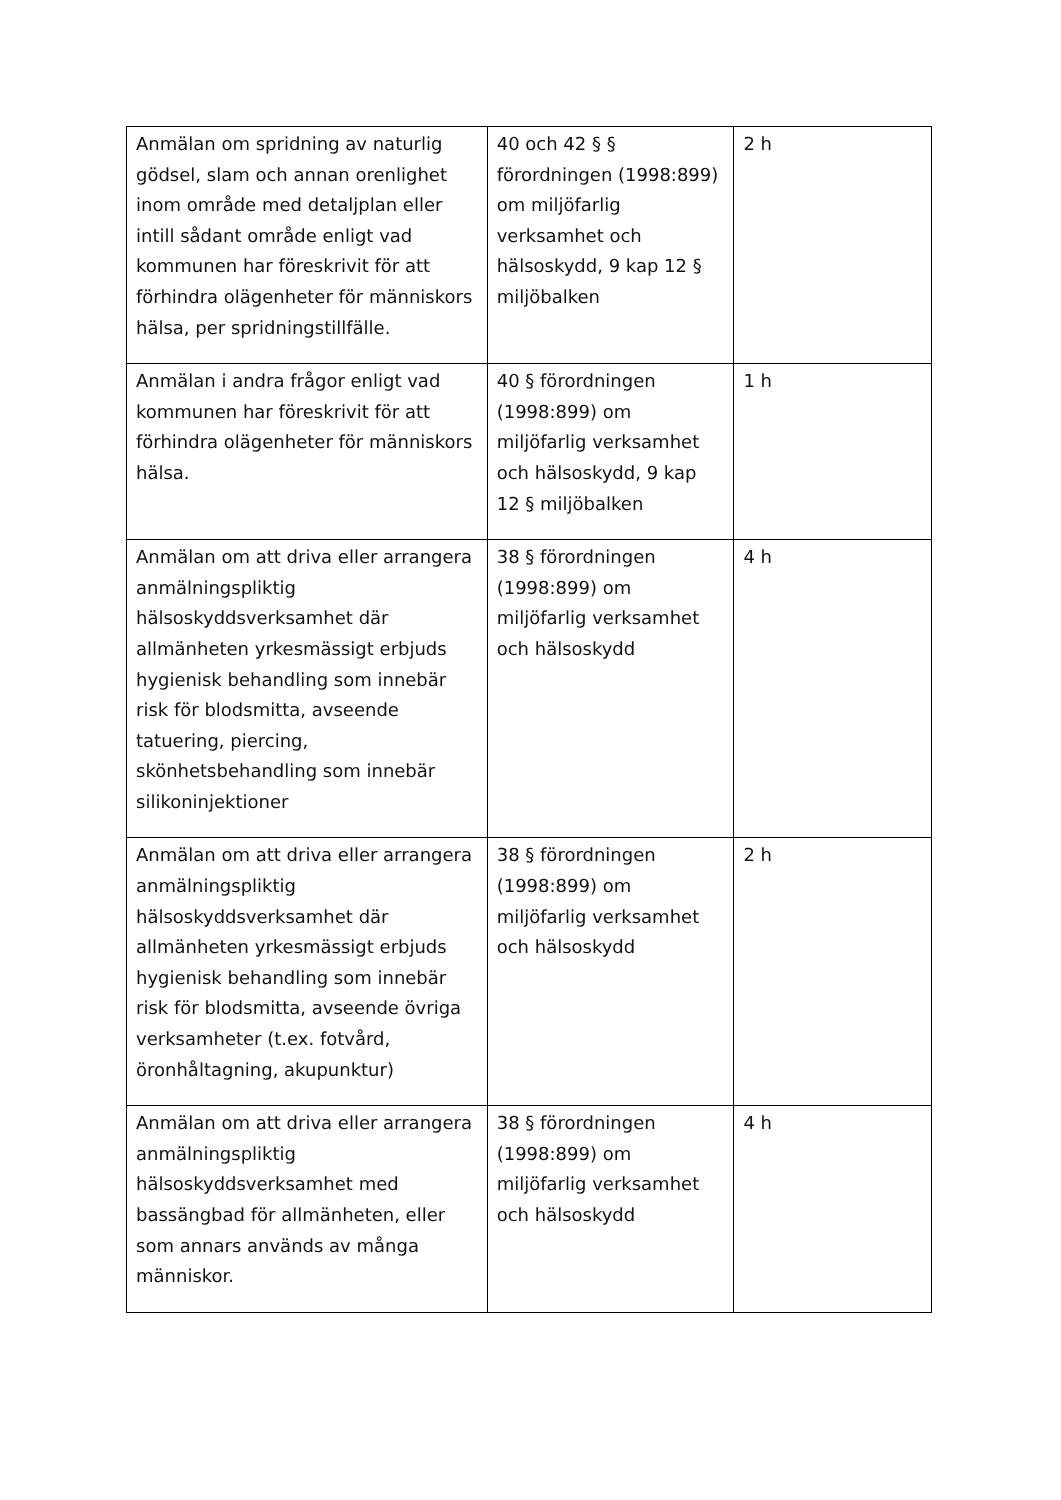| Anmälan om spridning av naturlig gödsel, slam och annan orenlighet inom område med detaljplan eller intill sådant område enligt vad kommunen har föreskrivit för att förhindra olägenheter för människors hälsa, per spridningstillfälle. | 40 och 42 § § förordningen (1998:899) om miljöfarlig verksamhet och hälsoskydd, 9 kap 12 § miljöbalken | 2 h |
| Anmälan i andra frågor enligt vad kommunen har föreskrivit för att förhindra olägenheter för människors hälsa. | 40 § förordningen (1998:899) om miljöfarlig verksamhet och hälsoskydd, 9 kap 12 § miljöbalken | 1 h |
| Anmälan om att driva eller arrangera anmälningspliktig hälsoskyddsverksamhet där allmänheten yrkesmässigt erbjuds hygienisk behandling som innebär risk för blodsmitta, avseende tatuering, piercing, skönhetsbehandling som innebär silikoninjektioner | 38 § förordningen (1998:899) om miljöfarlig verksamhet och hälsoskydd | 4 h |
| Anmälan om att driva eller arrangera anmälningspliktig hälsoskyddsverksamhet där allmänheten yrkesmässigt erbjuds hygienisk behandling som innebär risk för blodsmitta, avseende övriga verksamheter (t.ex. fotvård, öronhåltagning, akupunktur) | 38 § förordningen (1998:899) om miljöfarlig verksamhet och hälsoskydd | 2 h |
| Anmälan om att driva eller arrangera anmälningspliktig hälsoskyddsverksamhet med bassängbad för allmänheten, eller som annars används av många människor. | 38 § förordningen (1998:899) om miljöfarlig verksamhet och hälsoskydd | 4 h |